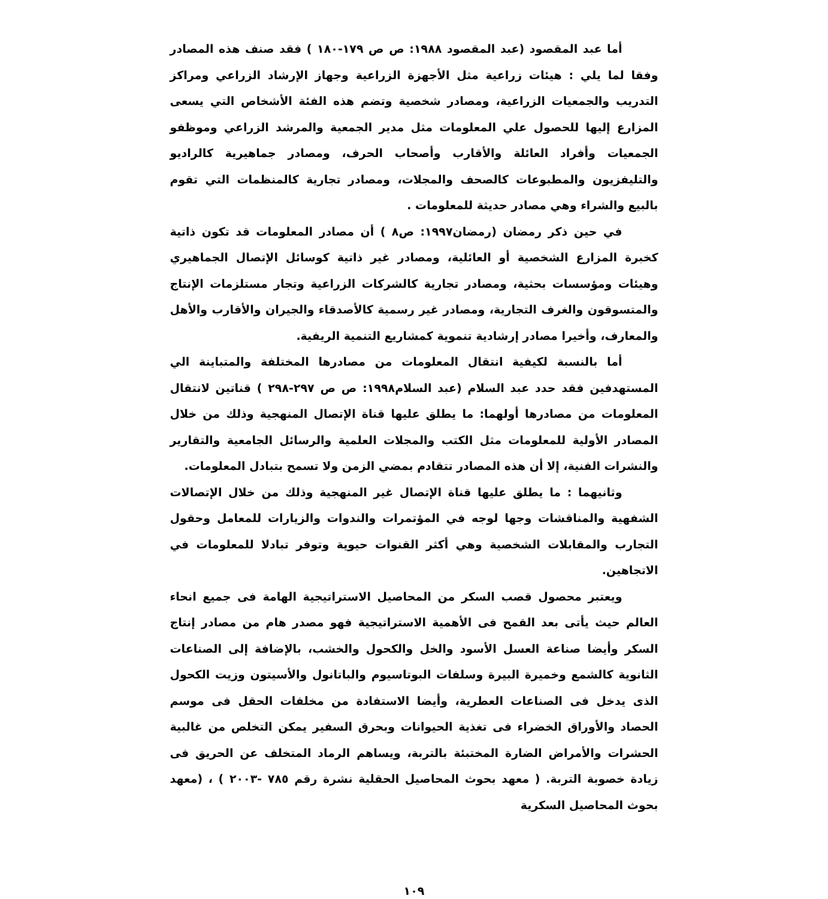أما عبد المقصود (عبد المقصود ١٩٨٨: ص ص ١٧٩-١٨٠ ) فقد صنف هذه المصادر وفقا لما يلي : هيئات زراعية مثل الأجهزة الزراعية وجهاز الإرشاد الزراعي ومراكز التدريب والجمعيات الزراعية، ومصادر شخصية وتضم هذه الفئة الأشخاص التي يسعى المزارع إليها للحصول علي المعلومات مثل مدير الجمعية والمرشد الزراعي وموظفو الجمعيات وأفراد العائلة والأقارب وأصحاب الحرف، ومصادر جماهيرية كالراديو والتليفزيون والمطبوعات كالصحف والمجلات، ومصادر تجارية كالمنظمات التي تقوم بالبيع والشراء وهي مصادر حديثة للمعلومات .
في حين ذكر رمضان (رمضان١٩٩٧: ص٨ ) أن مصادر المعلومات قد تكون ذاتية كخبرة المزارع الشخصية أو العائلية، ومصادر غير ذاتية كوسائل الإتصال الجماهيري وهيئات ومؤسسات بحثية، ومصادر تجارية كالشركات الزراعية وتجار مستلزمات الإنتاج والمتسوقون والغرف التجارية، ومصادر غير رسمية كالأصدقاء والجيران والأقارب والأهل والمعارف، وأخيرا مصادر إرشادية تنموية كمشاريع التنمية الريفية.
أما بالنسبة لكيفية انتقال المعلومات من مصادرها المختلفة والمتباينة الي المستهدفين فقد حدد عبد السلام (عبد السلام١٩٩٨: ص ص ٢٩٧-٢٩٨ ) قناتين لانتقال المعلومات من مصادرها أولهما: ما يطلق عليها قناة الإتصال المنهجية وذلك من خلال المصادر الأولية للمعلومات مثل الكتب والمجلات العلمية والرسائل الجامعية والتقارير والنشرات الفنية، إلا أن هذه المصادر تتقادم بمضي الزمن ولا تسمح بتبادل المعلومات.
وثانيهما : ما يطلق عليها قناة الإتصال غير المنهجية وذلك من خلال الإتصالات الشفهية والمناقشات وجها لوجه في المؤتمرات والندوات والزيارات للمعامل وحقول التجارب والمقابلات الشخصية وهي أكثر القنوات حيوية وتوفر تبادلا للمعلومات في الاتجاهين.
ويعتبر محصول قصب السكر من المحاصيل الاستراتيجية الهامة فى جميع انحاء العالم حيث يأتى بعد القمح فى الأهمية الاستراتيجية فهو مصدر هام من مصادر إنتاج السكر وأيضا صناعة العسل الأسود والخل والكحول والخشب، بالإضافة إلى الصناعات الثانوية كالشمع وخميرة البيرة وسلفات البوتاسيوم والباتانول والأسيتون وزيت الكحول الذى يدخل فى الصناعات العطرية، وأيضا الاستفادة من مخلفات الحقل فى موسم الحصاد والأوراق الخضراء فى تغذية الحيوانات وبحرق السفير يمكن التخلص من غالبية الحشرات والأمراض الضارة المختبئة بالتربة، ويساهم الرماد المتخلف عن الحريق فى زيادة خصوبة التربة. ( معهد بحوث المحاصيل الحقلية نشرة رقم ٧٨٥ -٢٠٠٣ ) ، (معهد بحوث المحاصيل السكرية
١٠٩